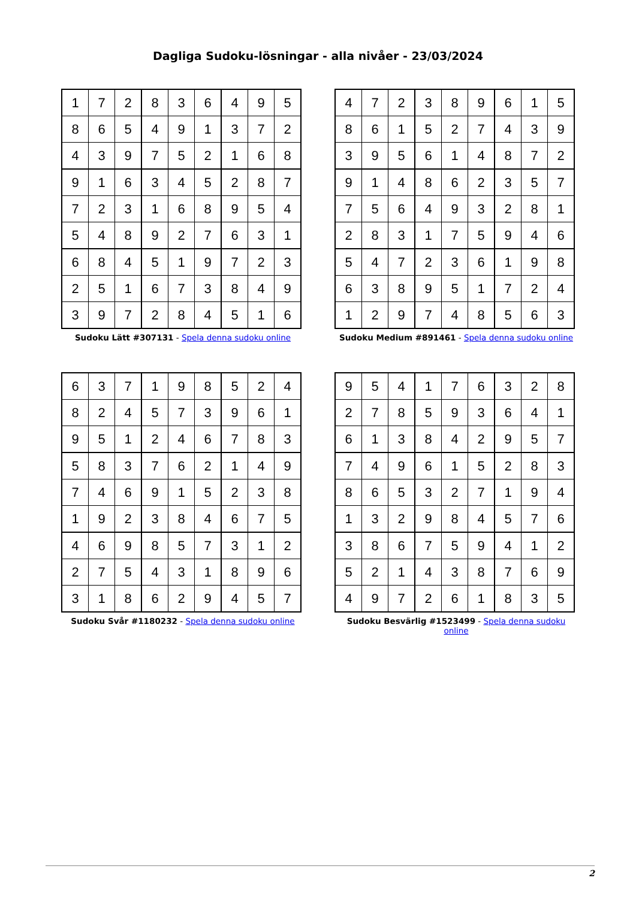Dagliga Sudoku-lösningar - alla nivåer - 23/03/2024
| 1 | 7 | 2 | 8 | 3 | 6 | 4 | 9 | 5 |
| 8 | 6 | 5 | 4 | 9 | 1 | 3 | 7 | 2 |
| 4 | 3 | 9 | 7 | 5 | 2 | 1 | 6 | 8 |
| 9 | 1 | 6 | 3 | 4 | 5 | 2 | 8 | 7 |
| 7 | 2 | 3 | 1 | 6 | 8 | 9 | 5 | 4 |
| 5 | 4 | 8 | 9 | 2 | 7 | 6 | 3 | 1 |
| 6 | 8 | 4 | 5 | 1 | 9 | 7 | 2 | 3 |
| 2 | 5 | 1 | 6 | 7 | 3 | 8 | 4 | 9 |
| 3 | 9 | 7 | 2 | 8 | 4 | 5 | 1 | 6 |
Sudoku Lätt #307131 - Spela denna sudoku online
| 4 | 7 | 2 | 3 | 8 | 9 | 6 | 1 | 5 |
| 8 | 6 | 1 | 5 | 2 | 7 | 4 | 3 | 9 |
| 3 | 9 | 5 | 6 | 1 | 4 | 8 | 7 | 2 |
| 9 | 1 | 4 | 8 | 6 | 2 | 3 | 5 | 7 |
| 7 | 5 | 6 | 4 | 9 | 3 | 2 | 8 | 1 |
| 2 | 8 | 3 | 1 | 7 | 5 | 9 | 4 | 6 |
| 5 | 4 | 7 | 2 | 3 | 6 | 1 | 9 | 8 |
| 6 | 3 | 8 | 9 | 5 | 1 | 7 | 2 | 4 |
| 1 | 2 | 9 | 7 | 4 | 8 | 5 | 6 | 3 |
Sudoku Medium #891461 - Spela denna sudoku online
| 6 | 3 | 7 | 1 | 9 | 8 | 5 | 2 | 4 |
| 8 | 2 | 4 | 5 | 7 | 3 | 9 | 6 | 1 |
| 9 | 5 | 1 | 2 | 4 | 6 | 7 | 8 | 3 |
| 5 | 8 | 3 | 7 | 6 | 2 | 1 | 4 | 9 |
| 7 | 4 | 6 | 9 | 1 | 5 | 2 | 3 | 8 |
| 1 | 9 | 2 | 3 | 8 | 4 | 6 | 7 | 5 |
| 4 | 6 | 9 | 8 | 5 | 7 | 3 | 1 | 2 |
| 2 | 7 | 5 | 4 | 3 | 1 | 8 | 9 | 6 |
| 3 | 1 | 8 | 6 | 2 | 9 | 4 | 5 | 7 |
Sudoku Svår #1180232 - Spela denna sudoku online
| 9 | 5 | 4 | 1 | 7 | 6 | 3 | 2 | 8 |
| 2 | 7 | 8 | 5 | 9 | 3 | 6 | 4 | 1 |
| 6 | 1 | 3 | 8 | 4 | 2 | 9 | 5 | 7 |
| 7 | 4 | 9 | 6 | 1 | 5 | 2 | 8 | 3 |
| 8 | 6 | 5 | 3 | 2 | 7 | 1 | 9 | 4 |
| 1 | 3 | 2 | 9 | 8 | 4 | 5 | 7 | 6 |
| 3 | 8 | 6 | 7 | 5 | 9 | 4 | 1 | 2 |
| 5 | 2 | 1 | 4 | 3 | 8 | 7 | 6 | 9 |
| 4 | 9 | 7 | 2 | 6 | 1 | 8 | 3 | 5 |
Sudoku Besvärlig #1523499 - Spela denna sudoku online
2